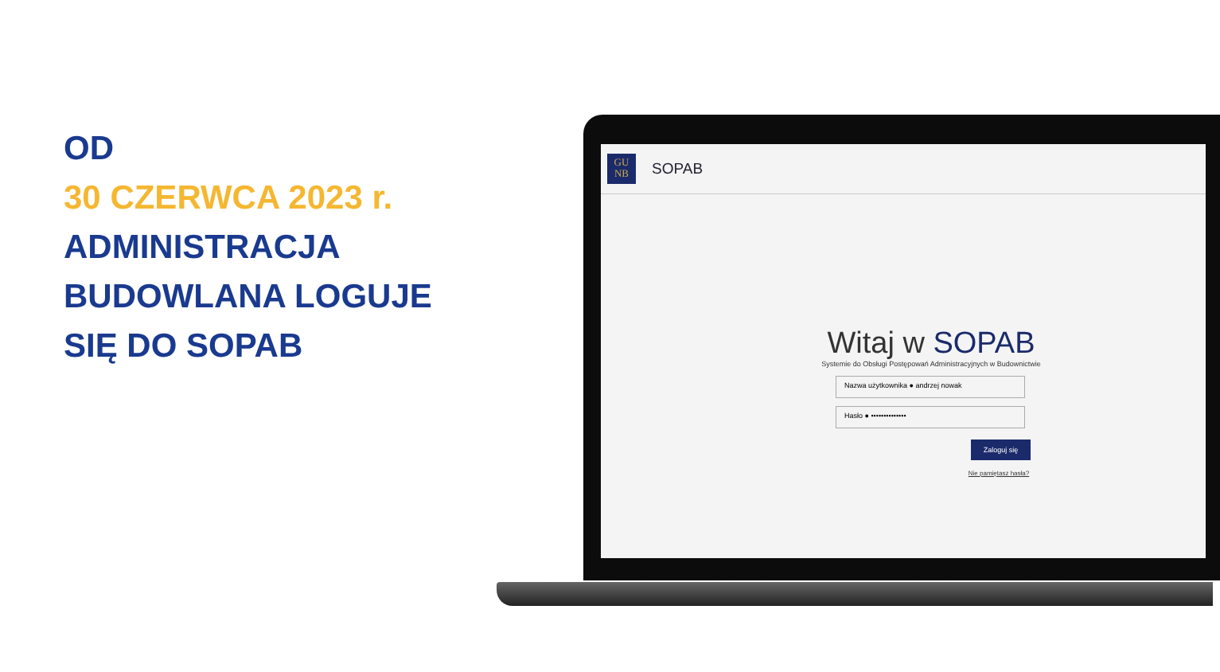OD
30 CZERWCA 2023 r.
ADMINISTRACJA
BUDOWLANA LOGUJE
SIĘ DO SOPAB
GU
NB
SOPAB
Witaj w SOPAB
Systemie do Obsługi Postępowań Administracyjnych w Budownictwie
Nazwa użytkownika ● andrzej nowak
Hasło ● ••••••••••••••
Zaloguj się
Nie pamiętasz hasła?